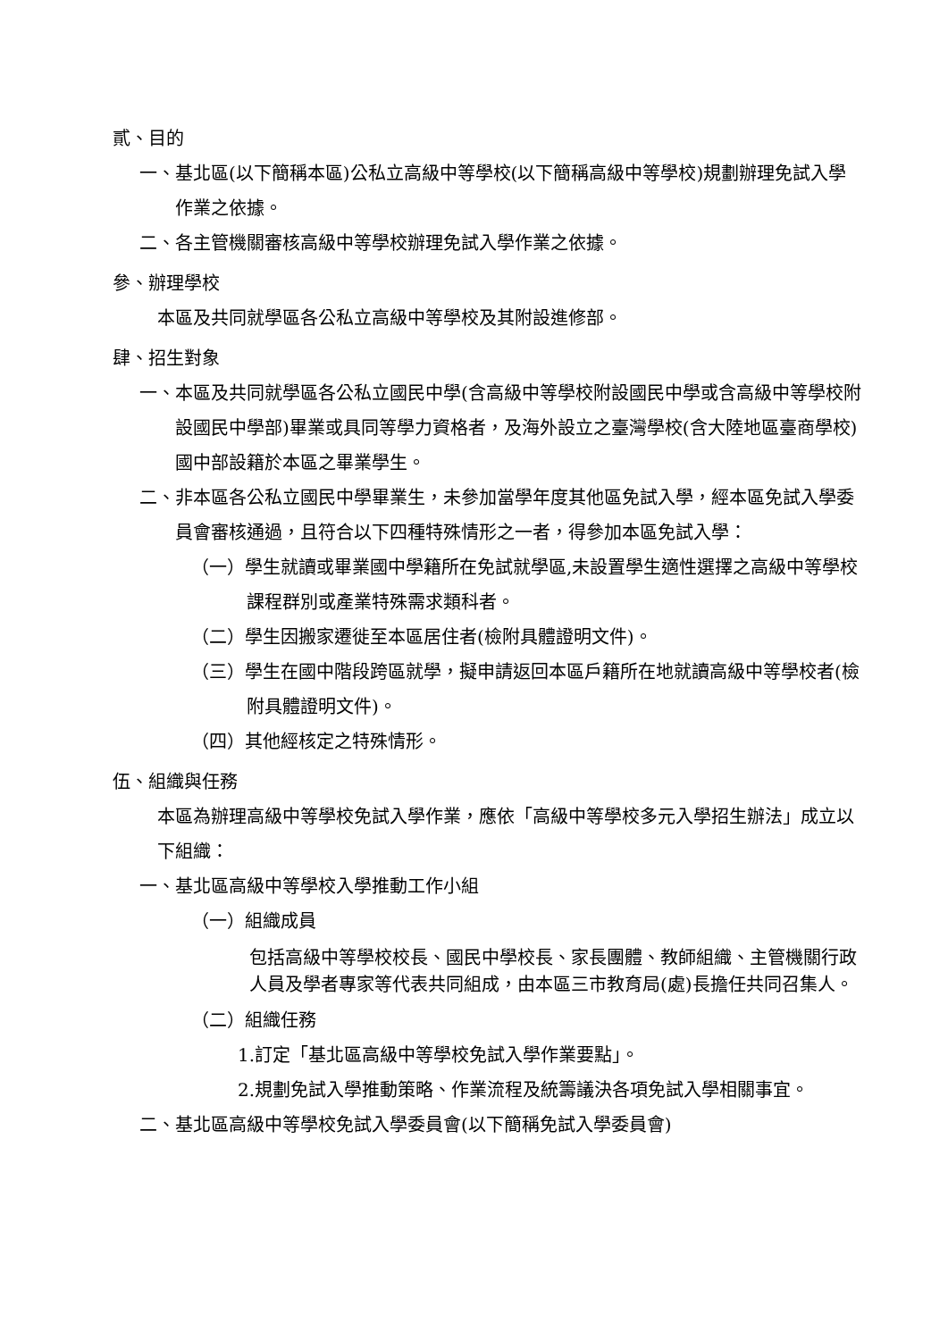貳、目的
一、基北區(以下簡稱本區)公私立高級中等學校(以下簡稱高級中等學校)規劃辦理免試入學作業之依據。
二、各主管機關審核高級中等學校辦理免試入學作業之依據。
參、辦理學校
本區及共同就學區各公私立高級中等學校及其附設進修部。
肆、招生對象
一、本區及共同就學區各公私立國民中學(含高級中等學校附設國民中學或含高級中等學校附設國民中學部)畢業或具同等學力資格者，及海外設立之臺灣學校(含大陸地區臺商學校)國中部設籍於本區之畢業學生。
二、非本區各公私立國民中學畢業生，未參加當學年度其他區免試入學，經本區免試入學委員會審核通過，且符合以下四種特殊情形之一者，得參加本區免試入學：
（一）學生就讀或畢業國中學籍所在免試就學區,未設置學生適性選擇之高級中等學校課程群別或產業特殊需求類科者。
（二）學生因搬家遷徙至本區居住者(檢附具體證明文件)。
（三）學生在國中階段跨區就學，擬申請返回本區戶籍所在地就讀高級中等學校者(檢附具體證明文件)。
（四）其他經核定之特殊情形。
伍、組織與任務
本區為辦理高級中等學校免試入學作業，應依「高級中等學校多元入學招生辦法」成立以下組織：
一、基北區高級中等學校入學推動工作小組
（一）組織成員
包括高級中等學校校長、國民中學校長、家長團體、教師組織、主管機關行政人員及學者專家等代表共同組成，由本區三市教育局(處)長擔任共同召集人。
（二）組織任務
1.訂定「基北區高級中等學校免試入學作業要點」。
2.規劃免試入學推動策略、作業流程及統籌議決各項免試入學相關事宜。
二、基北區高級中等學校免試入學委員會(以下簡稱免試入學委員會)